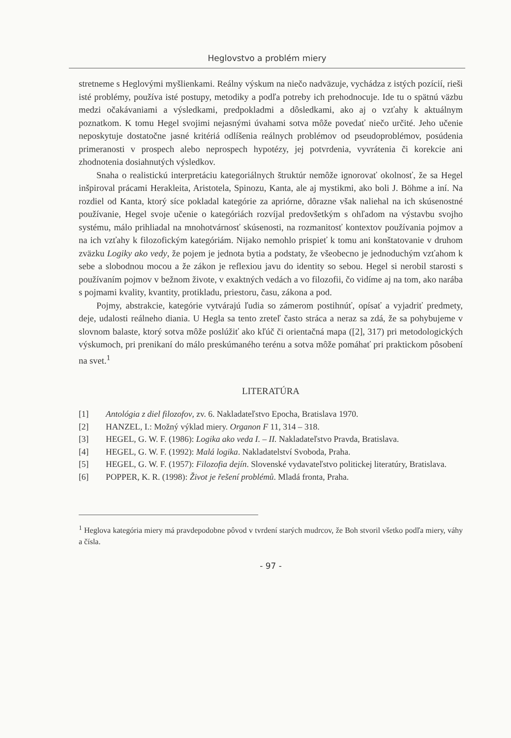Heglovstvo a problém miery
stretneme s Heglovými myšlienkami. Reálny výskum na niečo nadväzuje, vychádza z istých pozícií, rieši isté problémy, používa isté postupy, metodiky a podľa potreby ich prehodnocuje. Ide tu o spätnú väzbu medzi očakávaniami a výsledkami, predpokladmi a dôsledkami, ako aj o vzťahy k aktuálnym poznatkom. K tomu Hegel svojimi nejasnými úvahami sotva môže povedať niečo určité. Jeho učenie neposkytuje dostatočne jasné kritériá odlíšenia reálnych problémov od pseudoproblémov, posúdenia primeranosti v prospech alebo neprospech hypotézy, jej potvrdenia, vyvrátenia či korekcie ani zhodnotenia dosiahnutých výsledkov.
Snaha o realistickú interpretáciu kategoriálnych štruktúr nemôže ignorovať okolnosť, že sa Hegel inšpiroval prácami Herakleita, Aristotela, Spinozu, Kanta, ale aj mystikmi, ako boli J. Böhme a iní. Na rozdiel od Kanta, ktorý síce pokladal kategórie za apriórne, dôrazne však naliehal na ich skúsenostné používanie, Hegel svoje učenie o kategóriách rozvíjal predovšetkým s ohľadom na výstavbu svojho systému, málo prihliadal na mnohotvárnosť skúsenosti, na rozmanitosť kontextov používania pojmov a na ich vzťahy k filozofickým kategóriám. Nijako nemohlo prispieť k tomu ani konštatovanie v druhom zväzku Logiky ako vedy, že pojem je jednota bytia a podstaty, že všeobecno je jednoduchým vzťahom k sebe a slobodnou mocou a že zákon je reflexiou javu do identity so sebou. Hegel si nerobil starosti s používaním pojmov v bežnom živote, v exaktných vedách a vo filozofii, čo vidíme aj na tom, ako narába s pojmami kvality, kvantity, protikladu, priestoru, času, zákona a pod.
Pojmy, abstrakcie, kategórie vytvárajú ľudia so zámerom postihnúť, opísať a vyjadriť predmety, deje, udalosti reálneho diania. U Hegla sa tento zreteľ často stráca a neraz sa zdá, že sa pohybujeme v slovnom balaste, ktorý sotva môže poslúžiť ako kľúč či orientačná mapa ([2], 317) pri metodologických výskumoch, pri prenikaní do málo preskúmaného terénu a sotva môže pomáhať pri praktickom pôsobení na svet.<sup>1</sup>
LITERATÚRA
[1] Antológia z diel filozofov, zv. 6. Nakladateľstvo Epocha, Bratislava 1970.
[2] HANZEL, I.: Možný výklad miery. Organon F 11, 314 – 318.
[3] HEGEL, G. W. F. (1986): Logika ako veda I. – II. Nakladateľstvo Pravda, Bratislava.
[4] HEGEL, G. W. F. (1992): Malá logika. Nakladatelství Svoboda, Praha.
[5] HEGEL, G. W. F. (1957): Filozofia dejín. Slovenské vydavateľstvo politickej literatúry, Bratislava.
[6] POPPER, K. R. (1998): Život je řešení problémů. Mladá fronta, Praha.
<sup>1</sup> Heglova kategória miery má pravdepodobne pôvod v tvrdení starých mudrcov, že Boh stvoril všetko podľa miery, váhy a čísla.
- 97 -